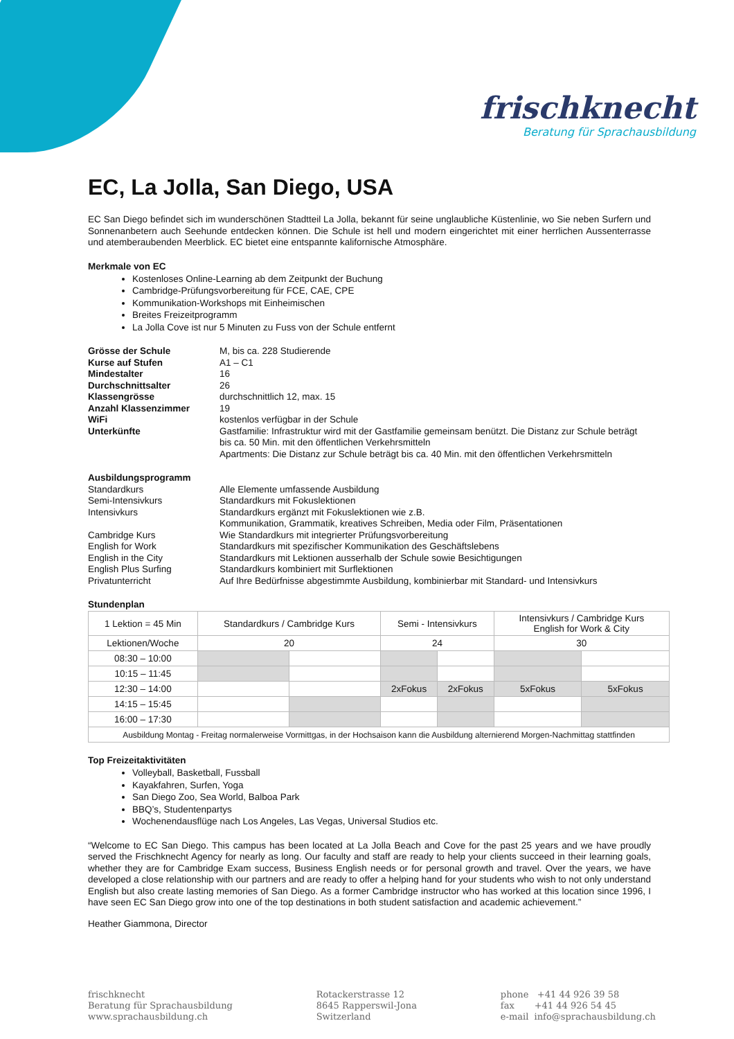frischknecht
Beratung für Sprachausbildung
EC, La Jolla, San Diego, USA
EC San Diego befindet sich im wunderschönen Stadtteil La Jolla, bekannt für seine unglaubliche Küstenlinie, wo Sie neben Surfern und Sonnenanbetern auch Seehunde entdecken können. Die Schule ist hell und modern eingerichtet mit einer herrlichen Aussenterrasse und atemberaubenden Meerblick. EC bietet eine entspannte kalifornische Atmosphäre.
Merkmale von EC
Kostenloses Online-Learning ab dem Zeitpunkt der Buchung
Cambridge-Prüfungsvorbereitung für FCE, CAE, CPE
Kommunikation-Workshops mit Einheimischen
Breites Freizeitprogramm
La Jolla Cove ist nur 5 Minuten zu Fuss von der Schule entfernt
Grösse der Schule
M, bis ca. 228 Studierende
Kurse auf Stufen
A1 – C1
Mindestalter
16
Durchschnittsalter
26
Klassengrösse
durchschnittlich 12, max. 15
Anzahl Klassenzimmer
19
WiFi
kostenlos verfügbar in der Schule
Unterkünfte
Gastfamilie: Infrastruktur wird mit der Gastfamilie gemeinsam benützt. Die Distanz zur Schule beträgt bis ca. 50 Min. mit den öffentlichen Verkehrsmitteln
Apartments: Die Distanz zur Schule beträgt bis ca. 40 Min. mit den öffentlichen Verkehrsmitteln
Ausbildungsprogramm
Standardkurs
Alle Elemente umfassende Ausbildung
Semi-Intensivkurs
Standardkurs mit Fokuslektionen
Intensivkurs
Standardkurs ergänzt mit Fokuslektionen wie z.B.
Kommunikation, Grammatik, kreatives Schreiben, Media oder Film, Präsentationen
Cambridge Kurs
Wie Standardkurs mit integrierter Prüfungsvorbereitung
English for Work
Standardkurs mit spezifischer Kommunikation des Geschäftslebens
English in the City
Standardkurs mit Lektionen ausserhalb der Schule sowie Besichtigungen
English Plus Surfing
Standardkurs kombiniert mit Surflektionen
Privatunterricht
Auf Ihre Bedürfnisse abgestimmte Ausbildung, kombinierbar mit Standard- und Intensivkurs
Stundenplan
| 1 Lektion = 45 Min | Standardkurs / Cambridge Kurs | | Semi - Intensivkurs | | Intensivkurs / Cambridge Kurs English for Work & City | |
| Lektionen/Woche | 20 | | 24 | | 30 | |
| 08:30 – 10:00 | | | | | | |
| 10:15 – 11:45 | | | | | | |
| 12:30 – 14:00 | | | 2xFokus | 2xFokus | 5xFokus | 5xFokus |
| 14:15 – 15:45 | | | | | | |
| 16:00 – 17:30 | | | | | | |
| Ausbildung Montag - Freitag normalerweise Vormittgas, in der Hochsaison kann die Ausbildung alternierend Morgen-Nachmittag stattfinden | | | | | | |
Top Freizeitaktivitäten
Volleyball, Basketball, Fussball
Kayakfahren, Surfen, Yoga
San Diego Zoo, Sea World, Balboa Park
BBQ’s, Studentenpartys
Wochenendausflüge nach Los Angeles, Las Vegas, Universal Studios etc.
“Welcome to EC San Diego. This campus has been located at La Jolla Beach and Cove for the past 25 years and we have proudly served the Frischknecht Agency for nearly as long. Our faculty and staff are ready to help your clients succeed in their learning goals, whether they are for Cambridge Exam success, Business English needs or for personal growth and travel. Over the years, we have developed a close relationship with our partners and are ready to offer a helping hand for your students who wish to not only understand English but also create lasting memories of San Diego. As a former Cambridge instructor who has worked at this location since 1996, I have seen EC San Diego grow into one of the top destinations in both student satisfaction and academic achievement.”
Heather Giammona, Director
frischknecht
Beratung für Sprachausbildung
www.sprachausbildung.ch
Rotackerstrasse 12
8645 Rapperswil-Jona
Switzerland
phone +41 44 926 39 58
fax +41 44 926 54 45
e-mail info@sprachausbildung.ch